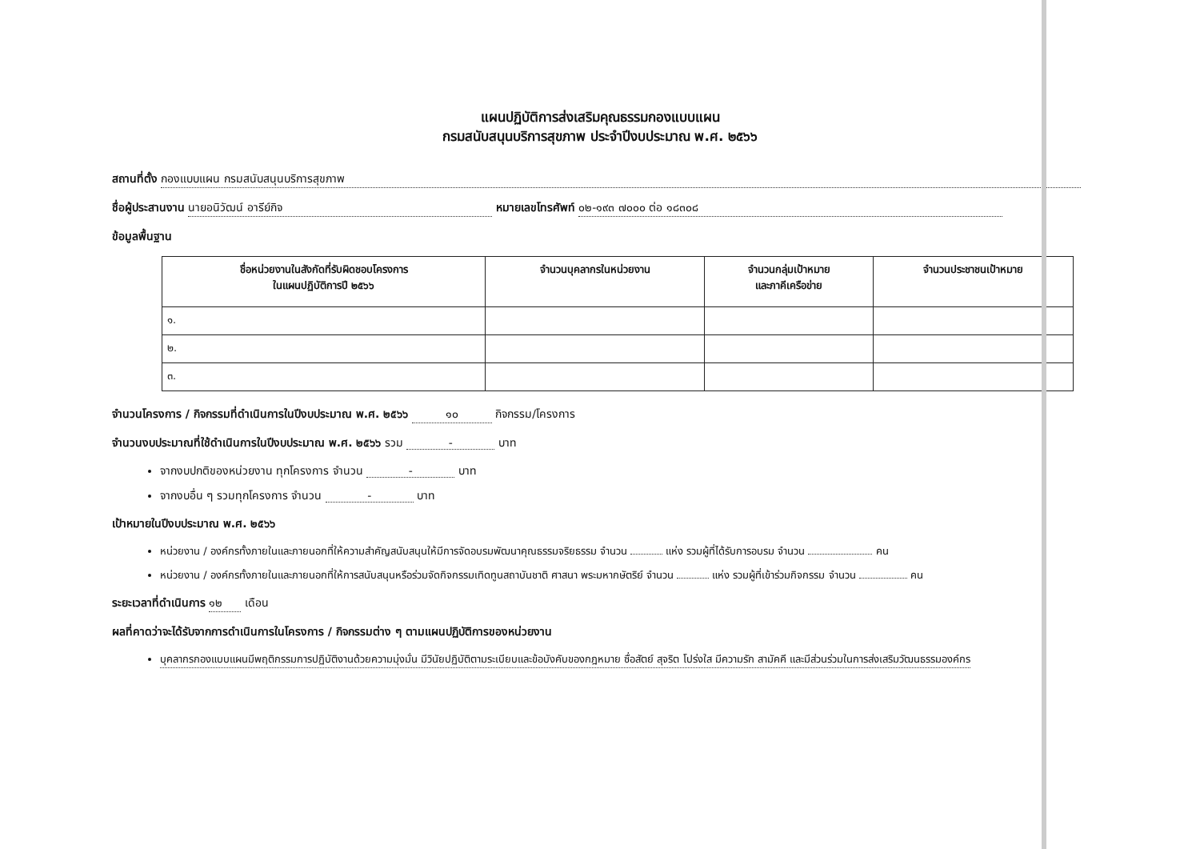แผนปฏิบัติการส่งเสริมคุณธรรมกองแบบแผน
กรมสนับสนุนบริการสุขภาพ ประจำปีงบประมาณ พ.ศ. ๒๕๖๖
สถานที่ตั้ง กองแบบแผน กรมสนับสนุนบริการสุขภาพ
ชื่อผู้ประสานงาน นายอนิวัฒน์ อารีย์กิจ หมายเลขโทรศัพท์ ๐๒-๑๙๓ ๗๐๐๐ ต่อ ๑๘๓๐๘
ข้อมูลพื้นฐาน
| ชื่อหน่วยงานในสังกัดที่รับผิดชอบโครงการ ในแผนปฏิบัติการปี ๒๕๖๖ | จำนวนบุคลากรในหน่วยงาน | จำนวนกลุ่มเป้าหมาย และภาคีเครือข่าย | จำนวนประชาชนเป้าหมาย |
| --- | --- | --- | --- |
| ๑. | | | |
| ๒. | | | |
| ๓. | | | |
จำนวนโครงการ / กิจกรรมที่ดำเนินการในปีงบประมาณ พ.ศ. ๒๕๖๖ ๑๐ กิจกรรม/โครงการ
จำนวนงบประมาณที่ใช้ดำเนินการในปีงบประมาณ พ.ศ. ๒๕๖๖ รวม - บาท
จากงบปกติของหน่วยงาน ทุกโครงการ จำนวน - บาท
จากงบอื่น ๆ รวมทุกโครงการ จำนวน - บาท
เป้าหมายในปีงบประมาณ พ.ศ. ๒๕๖๖
หน่วยงาน / องค์กรทั้งภายในและภายนอกที่ให้ความสำคัญสนับสนุนให้มีการจัดอบรมพัฒนาคุณธรรมจริยธรรม จำนวน แห่ง รวมผู้ที่ได้รับการอบรม จำนวน คน
หน่วยงาน / องค์กรทั้งภายในและภายนอกที่ให้การสนับสนุนหรือร่วมจัดกิจกรรมเทิดทูนสถาบันชาติ ศาสนา พระมหากษัตริย์ จำนวน แห่ง รวมผู้ที่เข้าร่วมกิจกรรม จำนวน คน
ระยะเวลาที่ดำเนินการ ๑๒ เดือน
ผลที่คาดว่าจะได้รับจากการดำเนินการในโครงการ / กิจกรรมต่าง ๆ ตามแผนปฏิบัติการของหน่วยงาน
บุคลากรกองแบบแผนมีพฤติกรรมการปฏิบัติงานด้วยความมุ่งมั่น มีวินัยปฏิบัติตามระเบียบและข้อบังคับของกฎหมาย ซื่อสัตย์ สุจริต โปร่งใส มีความรัก สามัคคี และมีส่วนร่วมในการส่งเสริมวัฒนธรรมองค์กร